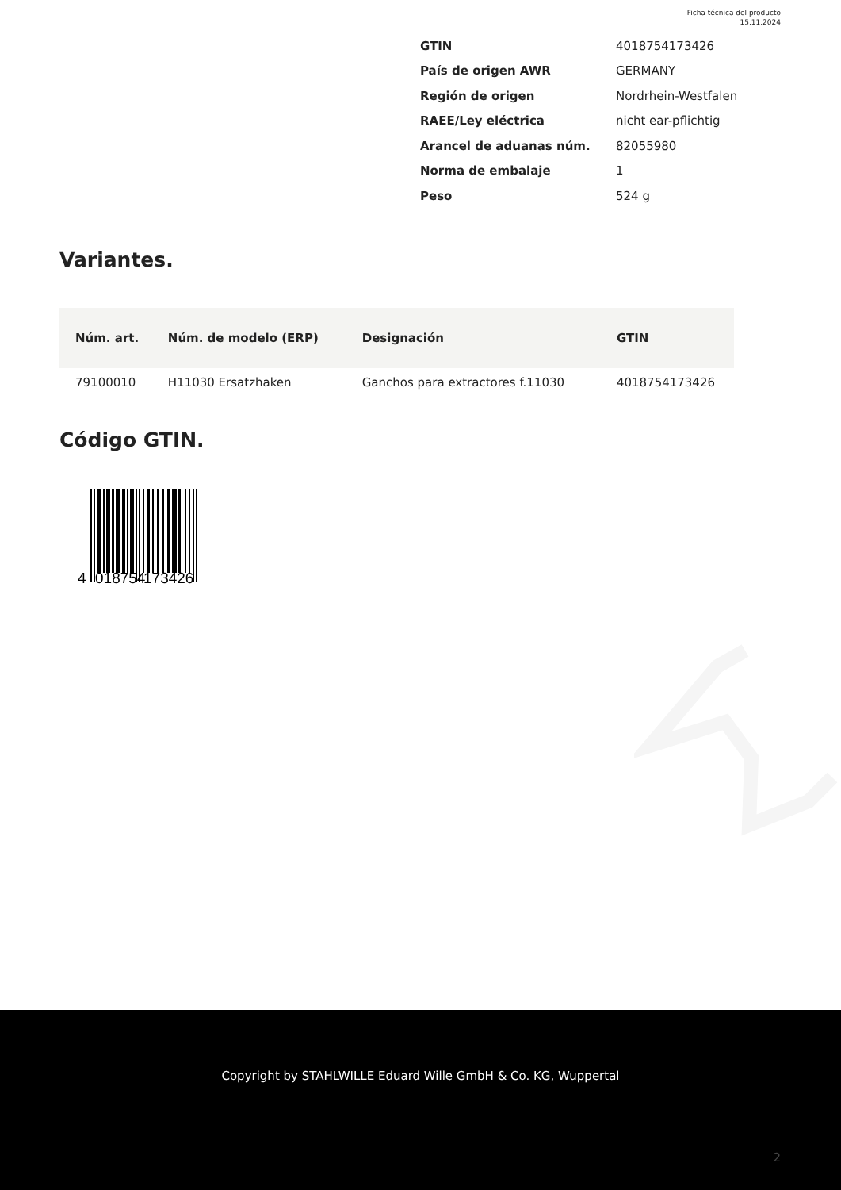Ficha técnica del producto
15.11.2024
| GTIN | 4018754173426 |
| País de origen AWR | GERMANY |
| Región de origen | Nordrhein-Westfalen |
| RAEE/Ley eléctrica | nicht ear-pflichtig |
| Arancel de aduanas núm. | 82055980 |
| Norma de embalaje | 1 |
| Peso | 524 g |
Variantes.
| Núm. art. | Núm. de modelo (ERP) | Designación | GTIN |
| --- | --- | --- | --- |
| 79100010 | H11030 Ersatzhaken | Ganchos para extractores f.11030 | 4018754173426 |
Código GTIN.
4
018754
173426
Copyright by STAHLWILLE Eduard Wille GmbH & Co. KG, Wuppertal
2